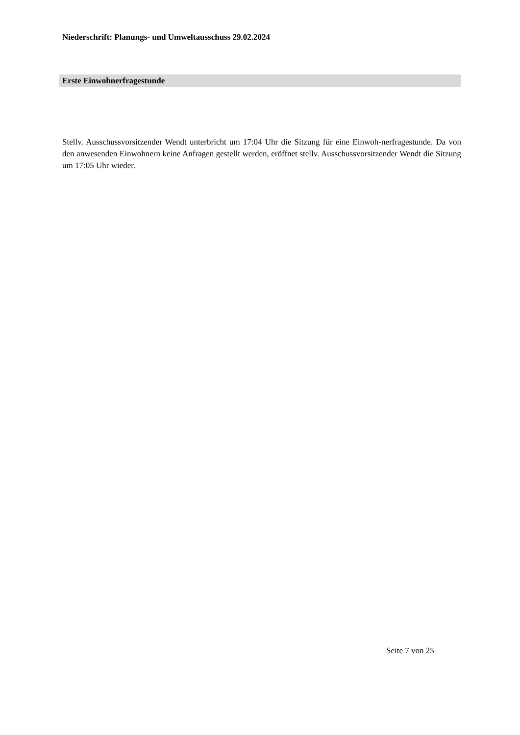Niederschrift: Planungs- und Umweltausschuss 29.02.2024
Erste Einwohnerfragestunde
Stellv. Ausschussvorsitzender Wendt unterbricht um 17:04 Uhr die Sitzung für eine Einwoh-nerfragestunde. Da von den anwesenden Einwohnern keine Anfragen gestellt werden, eröffnet stellv. Ausschussvorsitzender Wendt die Sitzung um 17:05 Uhr wieder.
Seite 7 von 25